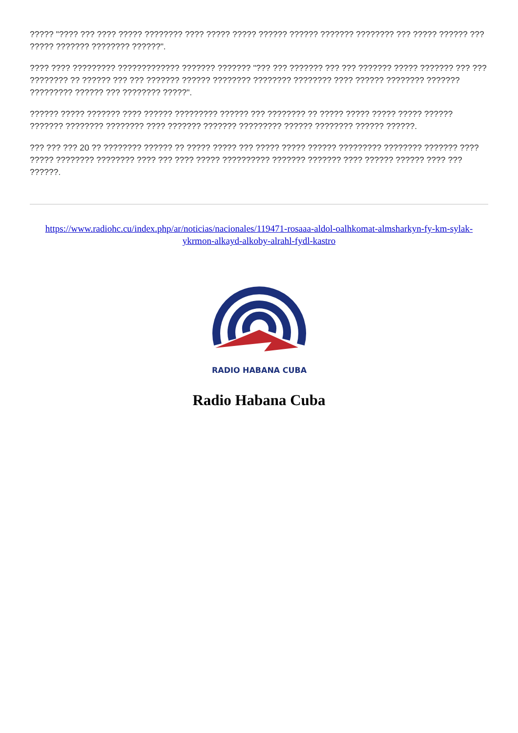????? "???? ??? ???? ????? ???????? ???? ????? ????? ?????? ?????? ??????? ???????? ??? ????? ?????? ??? ????? ??????? ???????? ??????".
???? ???? ????????? ????????????? ??????? ??????? "??? ??? ??????? ??? ??? ??????? ????? ??????? ??? ??? ???????? ?? ?????? ??? ??? ??????? ?????? ???????? ???????? ???????? ???? ?????? ???????? ??????? ????????? ?????? ??? ???????? ?????".
?????? ????? ??????? ???? ?????? ????????? ?????? ??? ???????? ?? ????? ????? ????? ????? ?????? ??????? ???????? ???????? ???? ??????? ??????? ????????? ?????? ???????? ?????? ??????.
??? ??? ??? 20 ?? ???????? ?????? ?? ????? ????? ??? ????? ????? ?????? ????????? ???????? ??????? ???? ????? ???????? ???????? ???? ??? ???? ????? ?????????? ??????? ??????? ???? ?????? ?????? ???? ??? ??????.
https://www.radiohc.cu/index.php/ar/noticias/nacionales/119471-rosaaa-aldol-oalhkomat-almsharkyn-fy-km-sylak-ykrmon-alkayd-alkoby-alrahl-fydl-kastro
RADIO HABANA CUBA
Radio Habana Cuba